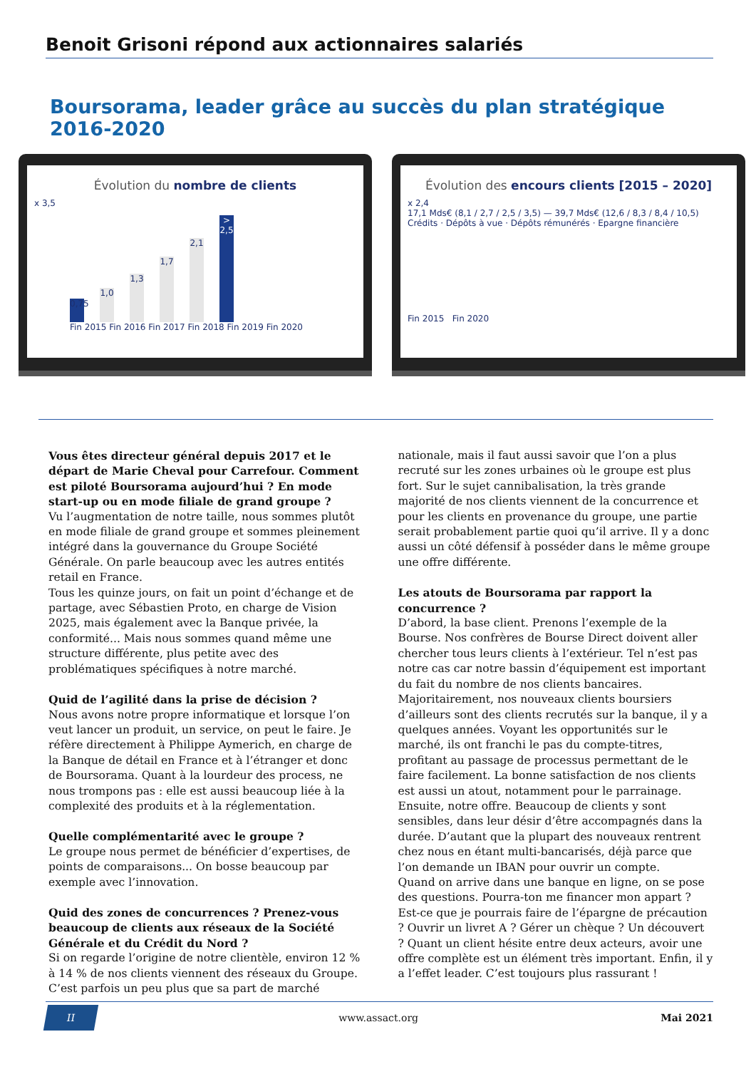Benoit Grisoni répond aux actionnaires salariés
Boursorama, leader grâce au succès du plan stratégique 2016-2020
Évolution du nombre de clients
x 3,5
0,75
1,0
1,3
1,7
2,1
> 2,5
Fin 2015 Fin 2016 Fin 2017 Fin 2018 Fin 2019 Fin 2020
Évolution des encours clients [2015 – 2020]
x 2,4
17,1 Mds€ (8,1 / 2,7 / 2,5 / 3,5) — 39,7 Mds€ (12,6 / 8,3 / 8,4 / 10,5)
Crédits · Dépôts à vue · Dépôts rémunérés · Epargne financière
Fin 2015 Fin 2020
Vous êtes directeur général depuis 2017 et le départ de Marie Cheval pour Carrefour. Comment est piloté Boursorama aujourd’hui ? En mode start-up ou en mode filiale de grand groupe ?
Vu l’augmentation de notre taille, nous sommes plutôt en mode filiale de grand groupe et sommes pleinement intégré dans la gouvernance du Groupe Société Générale. On parle beaucoup avec les autres entités retail en France.
Tous les quinze jours, on fait un point d’échange et de partage, avec Sébastien Proto, en charge de Vision 2025, mais également avec la Banque privée, la conformité... Mais nous sommes quand même une structure différente, plus petite avec des problématiques spécifiques à notre marché.
Quid de l’agilité dans la prise de décision ?
Nous avons notre propre informatique et lorsque l’on veut lancer un produit, un service, on peut le faire. Je réfère directement à Philippe Aymerich, en charge de la Banque de détail en France et à l’étranger et donc de Boursorama. Quant à la lourdeur des process, ne nous trompons pas : elle est aussi beaucoup liée à la complexité des produits et à la réglementation.
Quelle complémentarité avec le groupe ?
Le groupe nous permet de bénéficier d’expertises, de points de comparaisons... On bosse beaucoup par exemple avec l’innovation.
Quid des zones de concurrences ? Prenez-vous beaucoup de clients aux réseaux de la Société Générale et du Crédit du Nord ?
Si on regarde l’origine de notre clientèle, environ 12 % à 14 % de nos clients viennent des réseaux du Groupe. C’est parfois un peu plus que sa part de marché nationale, mais il faut aussi savoir que l’on a plus recruté sur les zones urbaines où le groupe est plus fort. Sur le sujet cannibalisation, la très grande majorité de nos clients viennent de la concurrence et pour les clients en provenance du groupe, une partie serait probablement partie quoi qu’il arrive. Il y a donc aussi un côté défensif à posséder dans le même groupe une offre différente.
Les atouts de Boursorama par rapport la concurrence ?
D’abord, la base client. Prenons l’exemple de la Bourse. Nos confrères de Bourse Direct doivent aller chercher tous leurs clients à l’extérieur. Tel n’est pas notre cas car notre bassin d’équipement est important du fait du nombre de nos clients bancaires.
Majoritairement, nos nouveaux clients boursiers d’ailleurs sont des clients recrutés sur la banque, il y a quelques années. Voyant les opportunités sur le marché, ils ont franchi le pas du compte-titres, profitant au passage de processus permettant de le faire facilement. La bonne satisfaction de nos clients est aussi un atout, notamment pour le parrainage.
Ensuite, notre offre. Beaucoup de clients y sont sensibles, dans leur désir d’être accompagnés dans la durée. D’autant que la plupart des nouveaux rentrent chez nous en étant multi-bancarisés, déjà parce que l’on demande un IBAN pour ouvrir un compte.
Quand on arrive dans une banque en ligne, on se pose des questions. Pourra-ton me financer mon appart ? Est-ce que je pourrais faire de l’épargne de précaution ? Ouvrir un livret A ? Gérer un chèque ? Un découvert ? Quant un client hésite entre deux acteurs, avoir une offre complète est un élément très important. Enfin, il y a l’effet leader. C’est toujours plus rassurant !
II www.assact.org Mai 2021